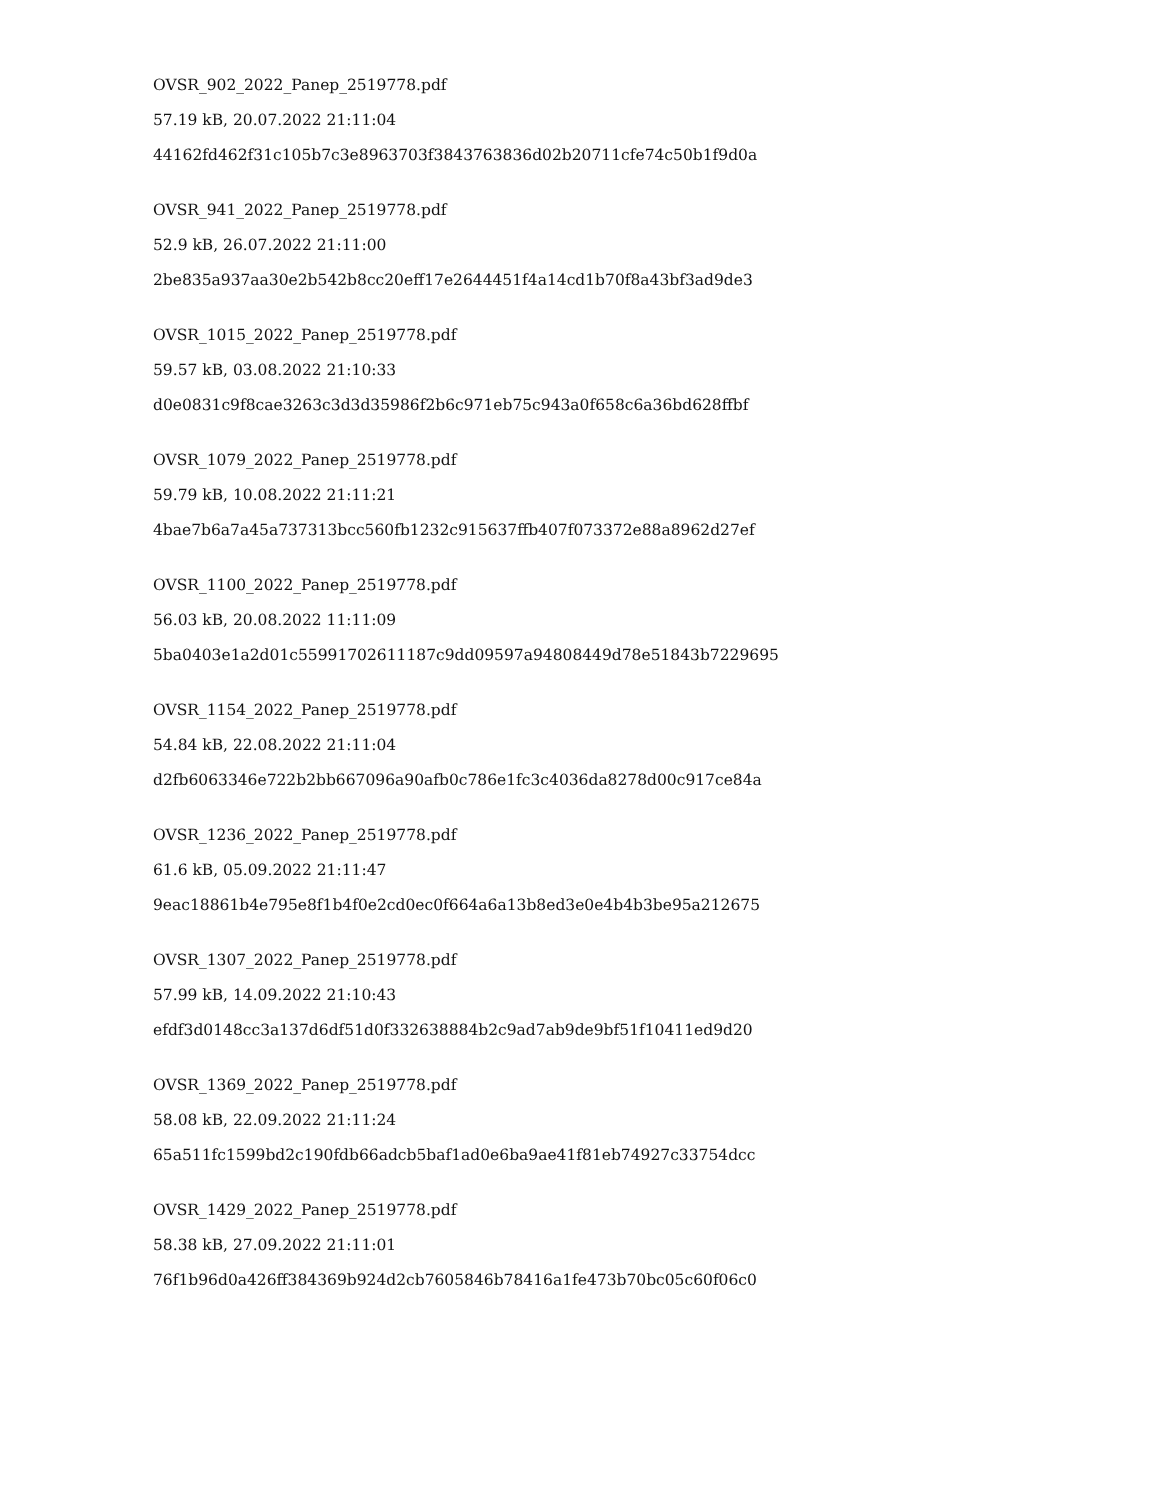OVSR_902_2022_Panep_2519778.pdf
57.19 kB, 20.07.2022 21:11:04
44162fd462f31c105b7c3e8963703f3843763836d02b20711cfe74c50b1f9d0a
OVSR_941_2022_Panep_2519778.pdf
52.9 kB, 26.07.2022 21:11:00
2be835a937aa30e2b542b8cc20eff17e2644451f4a14cd1b70f8a43bf3ad9de3
OVSR_1015_2022_Panep_2519778.pdf
59.57 kB, 03.08.2022 21:10:33
d0e0831c9f8cae3263c3d3d35986f2b6c971eb75c943a0f658c6a36bd628ffbf
OVSR_1079_2022_Panep_2519778.pdf
59.79 kB, 10.08.2022 21:11:21
4bae7b6a7a45a737313bcc560fb1232c915637ffb407f073372e88a8962d27ef
OVSR_1100_2022_Panep_2519778.pdf
56.03 kB, 20.08.2022 11:11:09
5ba0403e1a2d01c55991702611187c9dd09597a94808449d78e51843b7229695
OVSR_1154_2022_Panep_2519778.pdf
54.84 kB, 22.08.2022 21:11:04
d2fb6063346e722b2bb667096a90afb0c786e1fc3c4036da8278d00c917ce84a
OVSR_1236_2022_Panep_2519778.pdf
61.6 kB, 05.09.2022 21:11:47
9eac18861b4e795e8f1b4f0e2cd0ec0f664a6a13b8ed3e0e4b4b3be95a212675
OVSR_1307_2022_Panep_2519778.pdf
57.99 kB, 14.09.2022 21:10:43
efdf3d0148cc3a137d6df51d0f332638884b2c9ad7ab9de9bf51f10411ed9d20
OVSR_1369_2022_Panep_2519778.pdf
58.08 kB, 22.09.2022 21:11:24
65a511fc1599bd2c190fdb66adcb5baf1ad0e6ba9ae41f81eb74927c33754dcc
OVSR_1429_2022_Panep_2519778.pdf
58.38 kB, 27.09.2022 21:11:01
76f1b96d0a426ff384369b924d2cb7605846b78416a1fe473b70bc05c60f06c0